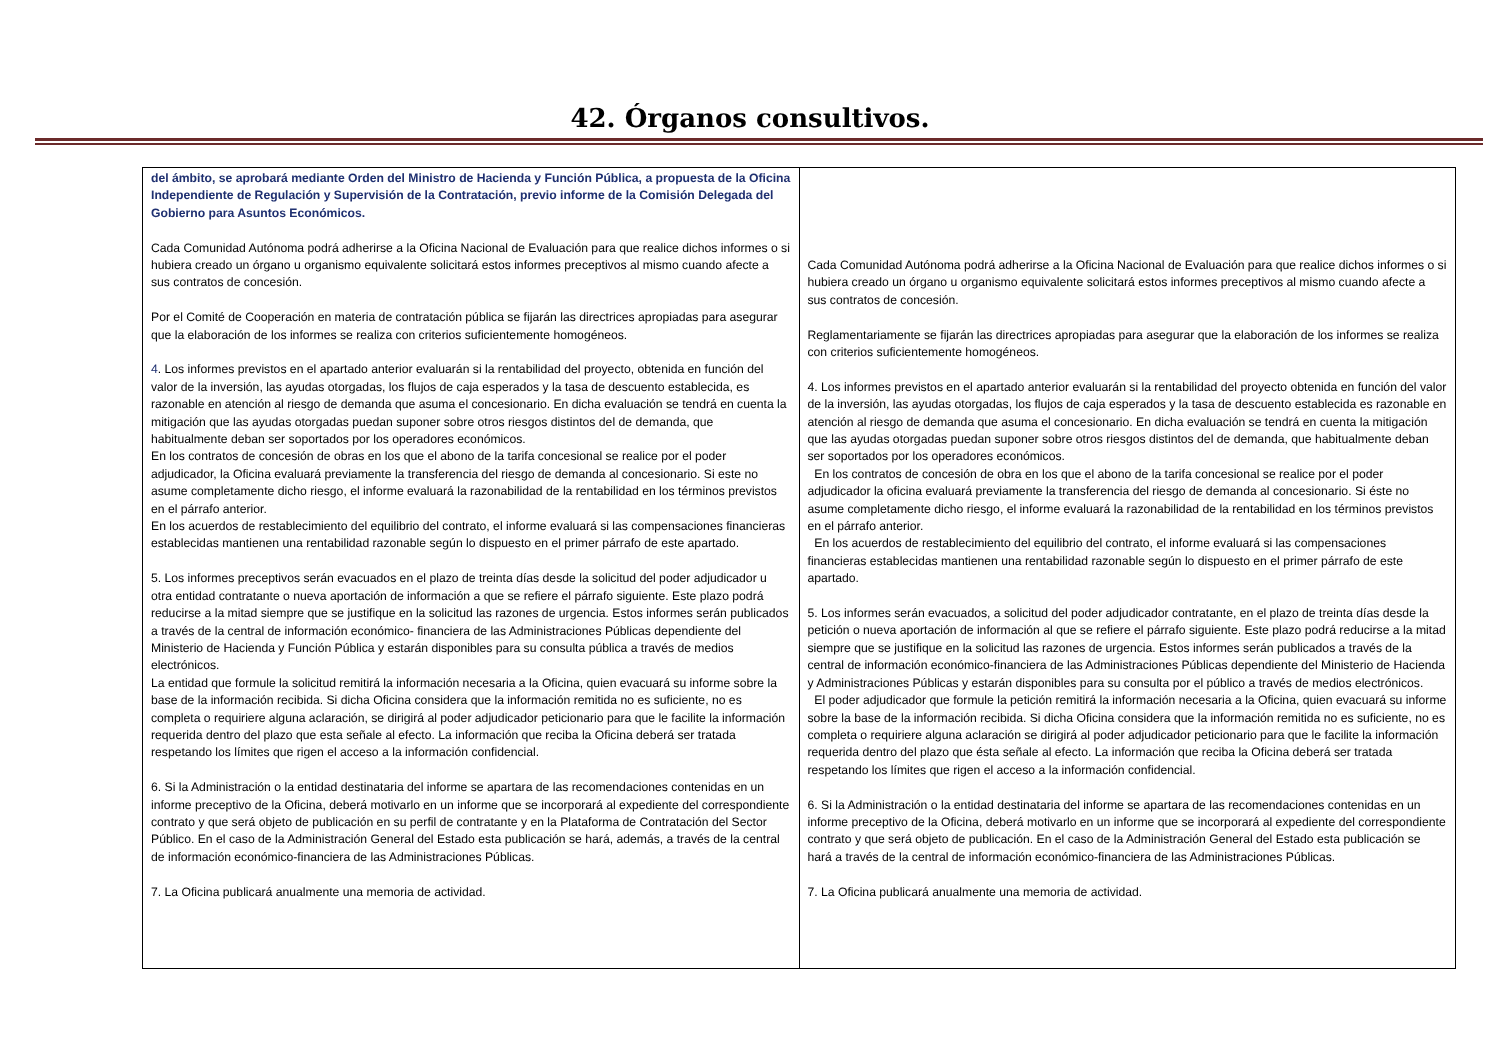42. Órganos consultivos.
| del ámbito, se aprobará mediante Orden del Ministro de Hacienda y Función Pública, a propuesta de la Oficina Independiente de Regulación y Supervisión de la Contratación, previo informe de la Comisión Delegada del Gobierno para Asuntos Económicos. Cada Comunidad Autónoma podrá adherirse a la Oficina Nacional de Evaluación para que realice dichos informes o si hubiera creado un órgano u organismo equivalente solicitará estos informes preceptivos al mismo cuando afecte a sus contratos de concesión. Por el Comité de Cooperación en materia de contratación pública se fijarán las directrices apropiadas para asegurar que la elaboración de los informes se realiza con criterios suficientemente homogéneos. 4 . Los informes previstos en el apartado anterior evaluarán si la rentabilidad del proyecto, obtenida en función del valor de la inversión, las ayudas otorgadas, los flujos de caja esperados y la tasa de descuento establecida, es razonable en atención al riesgo de demanda que asuma el concesionario. En dicha evaluación se tendrá en cuenta la mitigación que las ayudas otorgadas puedan suponer sobre otros riesgos distintos del de demanda, que habitualmente deban ser soportados por los operadores económicos. En los contratos de concesión de obras en los que el abono de la tarifa concesional se realice por el poder adjudicador, la Oficina evaluará previamente la transferencia del riesgo de demanda al concesionario. Si este no asume completamente dicho riesgo, el informe evaluará la razonabilidad de la rentabilidad en los términos previstos en el párrafo anterior. En los acuerdos de restablecimiento del equilibrio del contrato, el informe evaluará si las compensaciones financieras establecidas mantienen una rentabilidad razonable según lo dispuesto en el primer párrafo de este apartado. 5. Los informes preceptivos serán evacuados en el plazo de treinta días desde la solicitud del poder adjudicador u otra entidad contratante o nueva aportación de información a que se refiere el párrafo siguiente. Este plazo podrá reducirse a la mitad siempre que se justifique en la solicitud las razones de urgencia. Estos informes serán publicados a través de la central de información económico- financiera de las Administraciones Públicas dependiente del Ministerio de Hacienda y Función Pública y estarán disponibles para su consulta pública a través de medios electrónicos. La entidad que formule la solicitud remitirá la información necesaria a la Oficina, quien evacuará su informe sobre la base de la información recibida. Si dicha Oficina considera que la información remitida no es suficiente, no es completa o requiriere alguna aclaración, se dirigirá al poder adjudicador peticionario para que le facilite la información requerida dentro del plazo que esta señale al efecto. La información que reciba la Oficina deberá ser tratada respetando los límites que rigen el acceso a la información confidencial. 6. Si la Administración o la entidad destinataria del informe se apartara de las recomendaciones contenidas en un informe preceptivo de la Oficina, deberá motivarlo en un informe que se incorporará al expediente del correspondiente contrato y que será objeto de publicación en su perfil de contratante y en la Plataforma de Contratación del Sector Público. En el caso de la Administración General del Estado esta publicación se hará, además, a través de la central de información económico-financiera de las Administraciones Públicas. 7. La Oficina publicará anualmente una memoria de actividad. | Cada Comunidad Autónoma podrá adherirse a la Oficina Nacional de Evaluación para que realice dichos informes o si hubiera creado un órgano u organismo equivalente solicitará estos informes preceptivos al mismo cuando afecte a sus contratos de concesión. Reglamentariamente se fijarán las directrices apropiadas para asegurar que la elaboración de los informes se realiza con criterios suficientemente homogéneos. 4. Los informes previstos en el apartado anterior evaluarán si la rentabilidad del proyecto obtenida en función del valor de la inversión, las ayudas otorgadas, los flujos de caja esperados y la tasa de descuento establecida es razonable en atención al riesgo de demanda que asuma el concesionario. En dicha evaluación se tendrá en cuenta la mitigación que las ayudas otorgadas puedan suponer sobre otros riesgos distintos del de demanda, que habitualmente deban ser soportados por los operadores económicos. En los contratos de concesión de obra en los que el abono de la tarifa concesional se realice por el poder adjudicador la oficina evaluará previamente la transferencia del riesgo de demanda al concesionario. Si éste no asume completamente dicho riesgo, el informe evaluará la razonabilidad de la rentabilidad en los términos previstos en el párrafo anterior. En los acuerdos de restablecimiento del equilibrio del contrato, el informe evaluará si las compensaciones financieras establecidas mantienen una rentabilidad razonable según lo dispuesto en el primer párrafo de este apartado. 5. Los informes serán evacuados, a solicitud del poder adjudicador contratante, en el plazo de treinta días desde la petición o nueva aportación de información al que se refiere el párrafo siguiente. Este plazo podrá reducirse a la mitad siempre que se justifique en la solicitud las razones de urgencia. Estos informes serán publicados a través de la central de información económico-financiera de las Administraciones Públicas dependiente del Ministerio de Hacienda y Administraciones Públicas y estarán disponibles para su consulta por el público a través de medios electrónicos. El poder adjudicador que formule la petición remitirá la información necesaria a la Oficina, quien evacuará su informe sobre la base de la información recibida. Si dicha Oficina considera que la información remitida no es suficiente, no es completa o requiriere alguna aclaración se dirigirá al poder adjudicador peticionario para que le facilite la información requerida dentro del plazo que ésta señale al efecto. La información que reciba la Oficina deberá ser tratada respetando los límites que rigen el acceso a la información confidencial. 6. Si la Administración o la entidad destinataria del informe se apartara de las recomendaciones contenidas en un informe preceptivo de la Oficina, deberá motivarlo en un informe que se incorporará al expediente del correspondiente contrato y que será objeto de publicación. En el caso de la Administración General del Estado esta publicación se hará a través de la central de información económico-financiera de las Administraciones Públicas. 7. La Oficina publicará anualmente una memoria de actividad. |